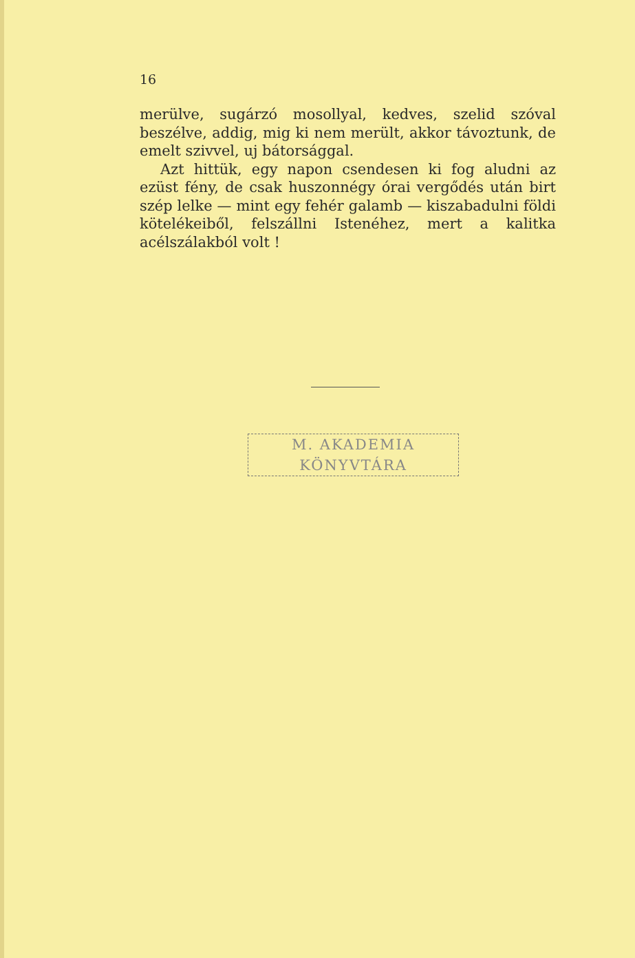16
merülve, sugárzó mosollyal, kedves, szelid szó­val beszélve, addig, mig ki nem merült, akkor távoztunk, de emelt szivvel, uj bátorsággal.
Azt hittük, egy napon csendesen ki fog aludni az ezüst fény, de csak huszonnégy órai vergődés után birt szép lelke — mint egy fehér galamb — kiszabadulni földi kötelékeiből, felszállni Isten­éhez, mert a kalitka acélszálakból volt !
M. AKADEMIA
KÖNYVTÁRA